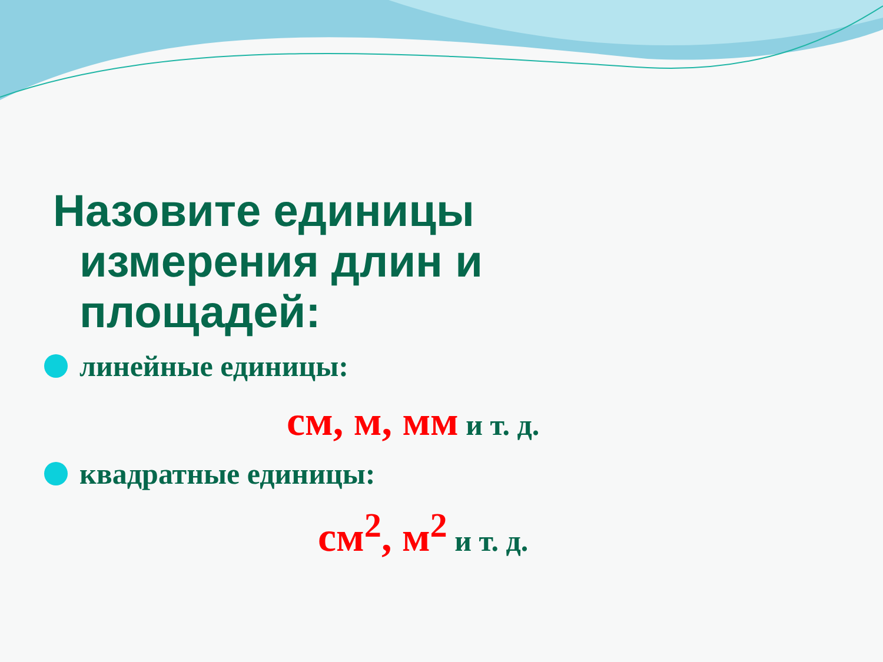Назовите единицы измерения длин и площадей:
линейные единицы:
см, м, мм и т. д.
квадратные единицы:
см<sup>2</sup>, м<sup>2</sup> и т. д.